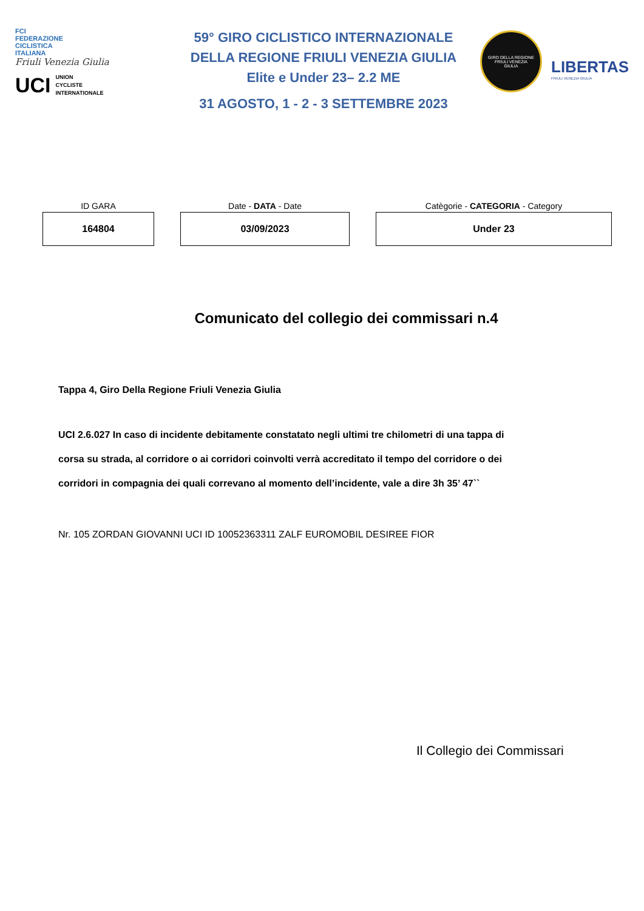FCI
FEDERAZIONE
CICLISTICA
ITALIANA
Friuli Venezia Giulia
UCI UNION
CYCLISTE
INTERNATIONALE
59° GIRO CICLISTICO INTERNAZIONALE
DELLA REGIONE FRIULI VENEZIA GIULIA
Elite e Under 23– 2.2 ME
31 AGOSTO, 1 - 2 - 3 SETTEMBRE 2023
GIRO DELLA REGIONE
FRIULI VENEZIA
GIULIA
LIBERTAS
FRIULI VENEZIA GIULIA
| ID GARA | Date - DATA - Date | Catègorie - CATEGORIA - Category |
| --- | --- | --- |
| 164804 | 03/09/2023 | Under 23 |
Comunicato del collegio dei commissari n.4
Tappa 4, Giro Della Regione Friuli Venezia Giulia
UCI 2.6.027 In caso di incidente debitamente constatato negli ultimi tre chilometri di una tappa di corsa su strada, al corridore o ai corridori coinvolti verrà accreditato il tempo del corridore o dei corridori in compagnia dei quali correvano al momento dell’incidente, vale a dire 3h 35’ 47``
Nr. 105 ZORDAN GIOVANNI UCI ID 10052363311 ZALF EUROMOBIL DESIREE FIOR
Il Collegio dei Commissari